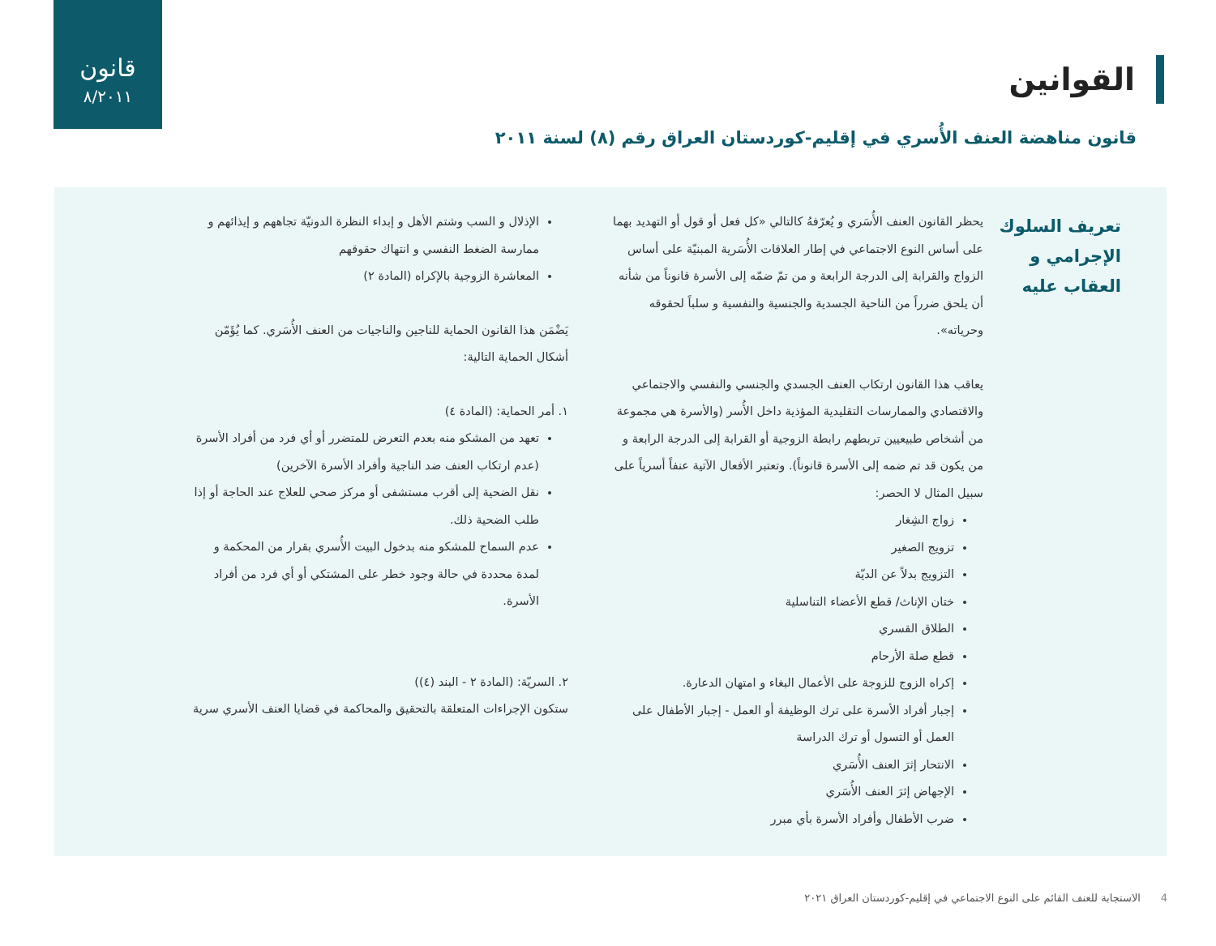قانون
٨/٢٠١١
القوانين
قانون مناهضة العنف الأُسري في إقليم-كوردستان العراق رقم (٨) لسنة ٢٠١١
تعريف السلوك الإجرامي و العقاب عليه
يحظر القانون العنف الأُسَري و يُعرّفهُ كالتالي «كل فعل أو قول أو التهديد بهما على أساس النوع الاجتماعي في إطار العلاقات الأُسَرية المبنيّة على أساس الزواج والقرابة إلى الدرجة الرابعة و من تمّ ضمّه إلى الأسرة قانوناً من شأنه أن يلحق ضرراً من الناحية الجسدية والجنسية والنفسية و سلباً لحقوقه وحرياته».
يعاقب هذا القانون ارتكاب العنف الجسدي والجنسي والنفسي والاجتماعي والاقتصادي والممارسات التقليدية المؤذية داخل الأُسر (والأسرة هي مجموعة من أشخاص طبيعيين تربطهم رابطة الزوجية أو القرابة إلى الدرجة الرابعة و من يكون قد تم ضمه إلى الأسرة قانوناً). وتعتبر الأفعال الآتية عنفاً أسرياً على سبيل المثال لا الحصر:
زواج الشِغار
تزويج الصغير
التزويج بدلاً عن الديّة
ختان الإناث/ قطع الأعضاء التناسلية
الطلاق القسري
قطع صلة الأرحام
إكراه الزوج للزوجة على الأعمال البغاء و امتهان الدعارة.
إجبار أفراد الأسرة على ترك الوظيفة أو العمل - إجبار الأطفال على العمل أو التسول أو ترك الدراسة
الانتحار إثرَ العنف الأُسَري
الإجهاض إثرَ العنف الأُسَري
ضرب الأطفال وأفراد الأسرة بأي مبرر
الإذلال و السب وشتم الأهل و إبداء النظرة الدونيّة تجاههم و إيذائهم و ممارسة الضغط النفسي و انتهاك حقوقهم
المعاشرة الزوجية بالإكراه (المادة ٢)
يَضْمَن هذا القانون الحماية للناجين والناجيات من العنف الأُسَري. كما يُؤَمّن أشكال الحماية التالية:
١. أمر الحماية: (المادة ٤)
تعهد من المشكو منه بعدم التعرض للمتضرر أو أي فرد من أفراد الأسرة (عدم ارتكاب العنف ضد الناجية وأفراد الأسرة الآخرين)
نقل الضحية إلى أقرب مستشفى أو مركز صحي للعلاج عند الحاجة أو إذا طلب الضحية ذلك.
عدم السماح للمشكو منه بدخول البيت الأُسري بقرار من المحكمة و لمدة محددة في حالة وجود خطر على المشتكي أو أي فرد من أفراد الأسرة.
٢. السريّة: (المادة ٢ - البند (٤))
ستكون الإجراءات المتعلقة بالتحقيق والمحاكمة في قضايا العنف الأسري سرية
4 الاستجابة للعنف القائم على النوع الاجتماعي في إقليم-كوردستان العراق ٢٠٢١